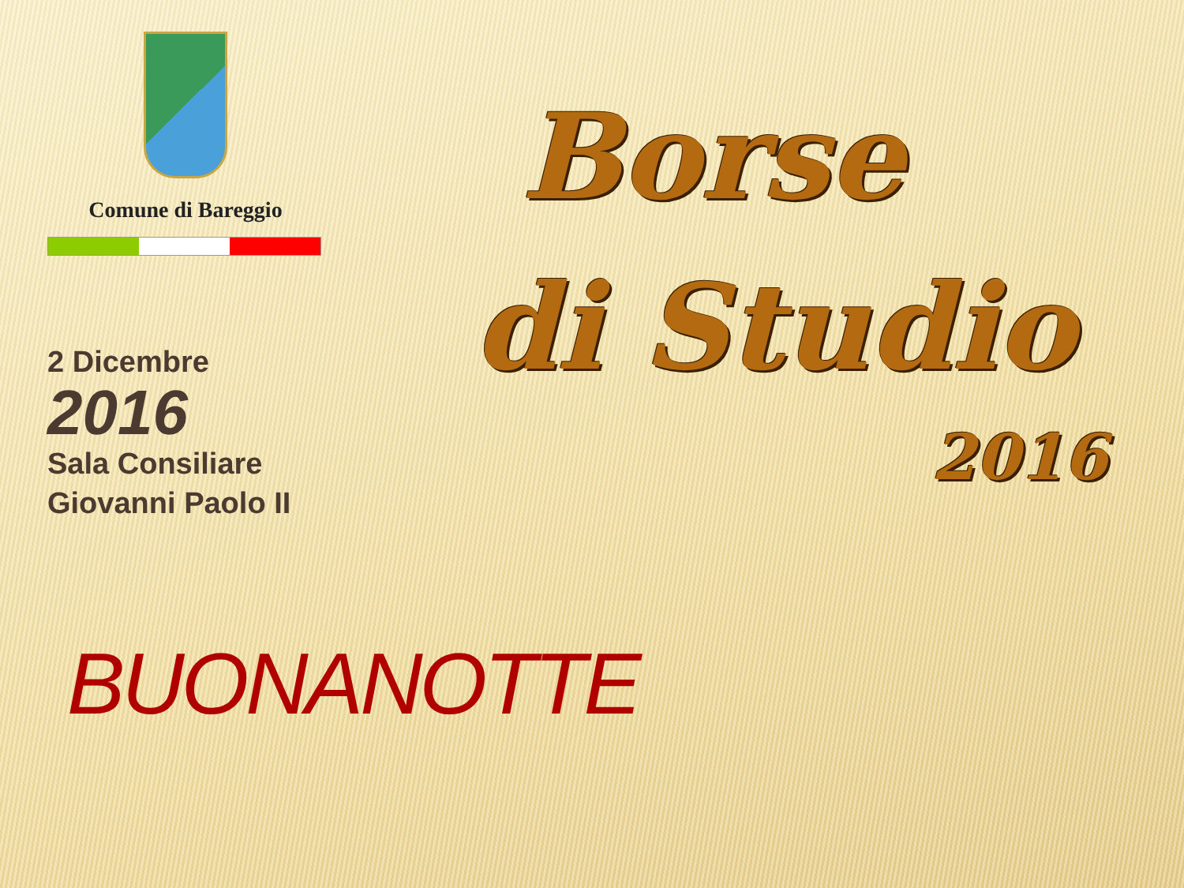Comune di Bareggio
2 Dicembre
2016
Sala Consiliare
Giovanni Paolo II
BUONANOTTE
Borse
di Studio
2016